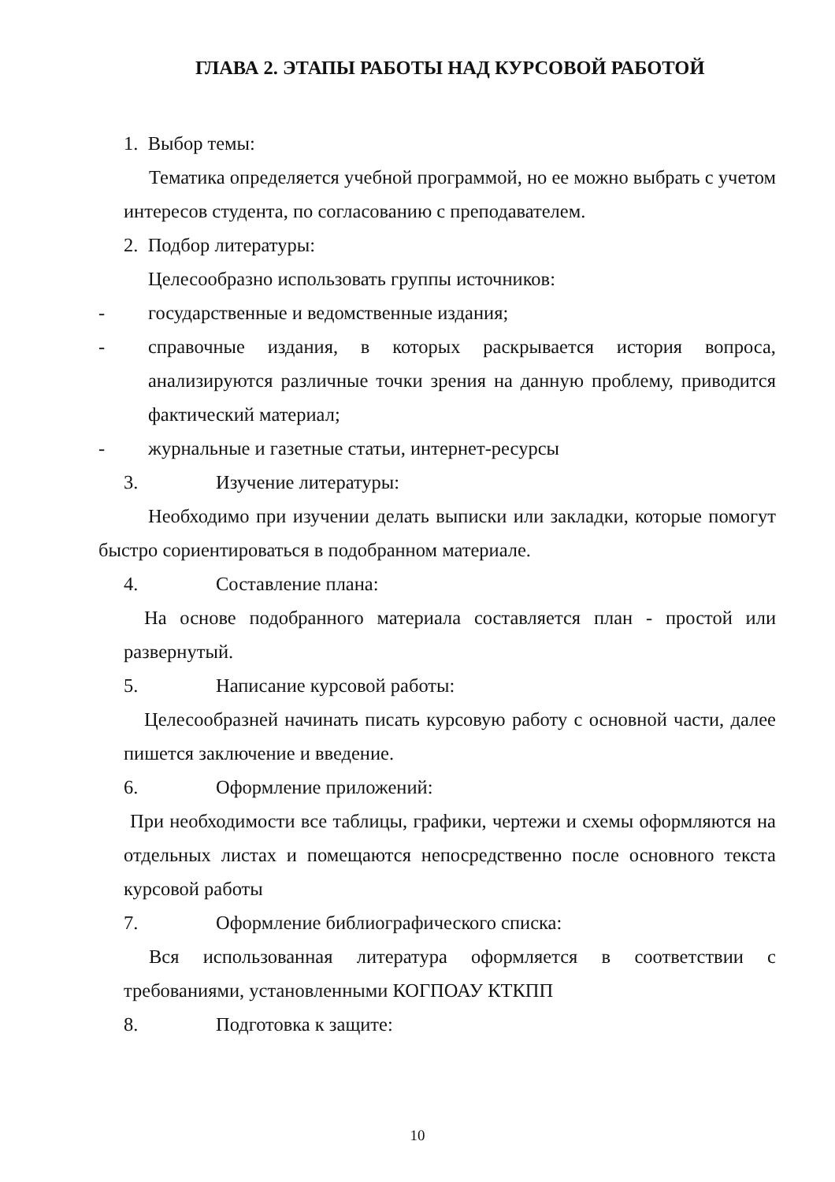ГЛАВА 2. ЭТАПЫ РАБОТЫ НАД КУРСОВОЙ РАБОТОЙ
1. Выбор темы:
Тематика определяется учебной программой, но ее можно выбрать с учетом интересов студента, по согласованию с преподавателем.
2. Подбор литературы:
Целесообразно использовать группы источников:
- государственные и ведомственные издания;
- справочные издания, в которых раскрывается история вопроса, анализируются различные точки зрения на данную проблему, приводится фактический материал;
- журнальные и газетные статьи, интернет-ресурсы
3. Изучение литературы:
Необходимо при изучении делать выписки или закладки, которые помогут быстро сориентироваться в подобранном материале.
4. Составление плана:
На основе подобранного материала составляется план - простой или развернутый.
5. Написание курсовой работы:
Целесообразней начинать писать курсовую работу с основной части, далее пишется заключение и введение.
6. Оформление приложений:
При необходимости все таблицы, графики, чертежи и схемы оформляются на отдельных листах и помещаются непосредственно после основного текста курсовой работы
7. Оформление библиографического списка:
Вся использованная литература оформляется в соответствии с требованиями, установленными КОГПОАУ КТКПП
8. Подготовка к защите:
10